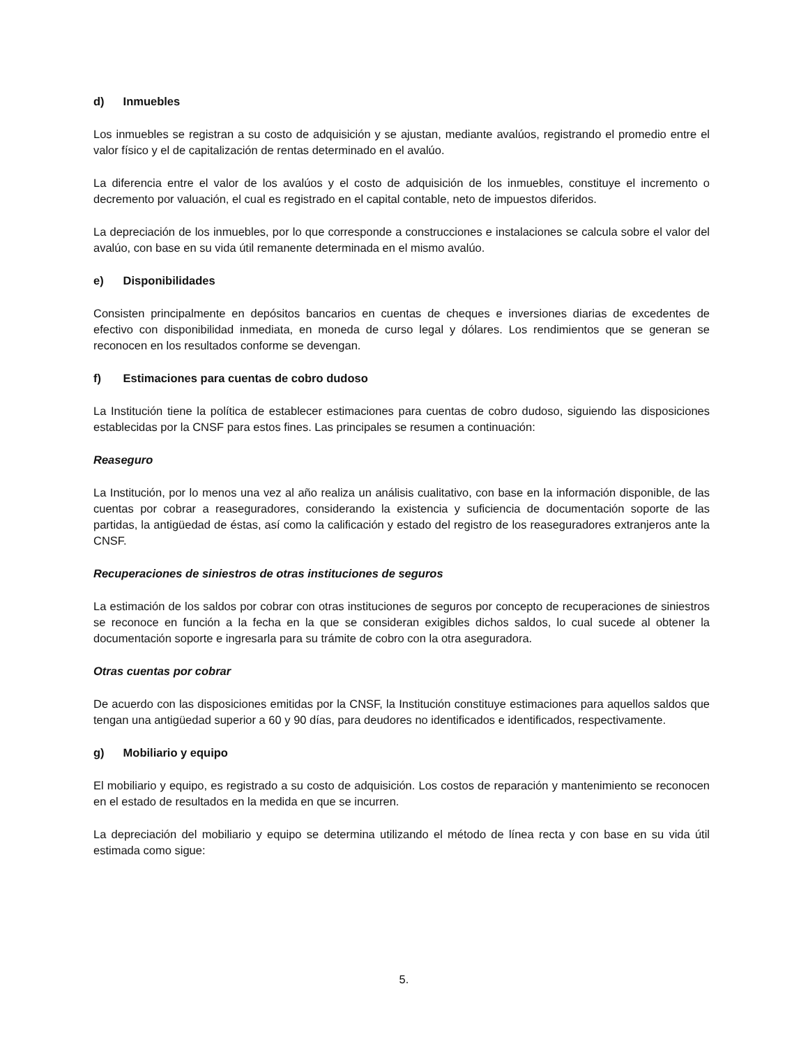d) Inmuebles
Los inmuebles se registran a su costo de adquisición y se ajustan, mediante avalúos, registrando el promedio entre el valor físico y el de capitalización de rentas determinado en el avalúo.
La diferencia entre el valor de los avalúos y el costo de adquisición de los inmuebles, constituye el incremento o decremento por valuación, el cual es registrado en el capital contable, neto de impuestos diferidos.
La depreciación de los inmuebles, por lo que corresponde a construcciones e instalaciones se calcula sobre el valor del avalúo, con base en su vida útil remanente determinada en el mismo avalúo.
e) Disponibilidades
Consisten principalmente en depósitos bancarios en cuentas de cheques e inversiones diarias de excedentes de efectivo con disponibilidad inmediata, en moneda de curso legal y dólares. Los rendimientos que se generan se reconocen en los resultados conforme se devengan.
f) Estimaciones para cuentas de cobro dudoso
La Institución tiene la política de establecer estimaciones para cuentas de cobro dudoso, siguiendo las disposiciones establecidas por la CNSF para estos fines. Las principales se resumen a continuación:
Reaseguro
La Institución, por lo menos una vez al año realiza un análisis cualitativo, con base en la información disponible, de las cuentas por cobrar a reaseguradores, considerando la existencia y suficiencia de documentación soporte de las partidas, la antigüedad de éstas, así como la calificación y estado del registro de los reaseguradores extranjeros ante la CNSF.
Recuperaciones de siniestros de otras instituciones de seguros
La estimación de los saldos por cobrar con otras instituciones de seguros por concepto de recuperaciones de siniestros se reconoce en función a la fecha en la que se consideran exigibles dichos saldos, lo cual sucede al obtener la documentación soporte e ingresarla para su trámite de cobro con la otra aseguradora.
Otras cuentas por cobrar
De acuerdo con las disposiciones emitidas por la CNSF, la Institución constituye estimaciones para aquellos saldos que tengan una antigüedad superior a 60 y 90 días, para deudores no identificados e identificados, respectivamente.
g) Mobiliario y equipo
El mobiliario y equipo, es registrado a su costo de adquisición. Los costos de reparación y mantenimiento se reconocen en el estado de resultados en la medida en que se incurren.
La depreciación del mobiliario y equipo se determina utilizando el método de línea recta y con base en su vida útil estimada como sigue:
5.